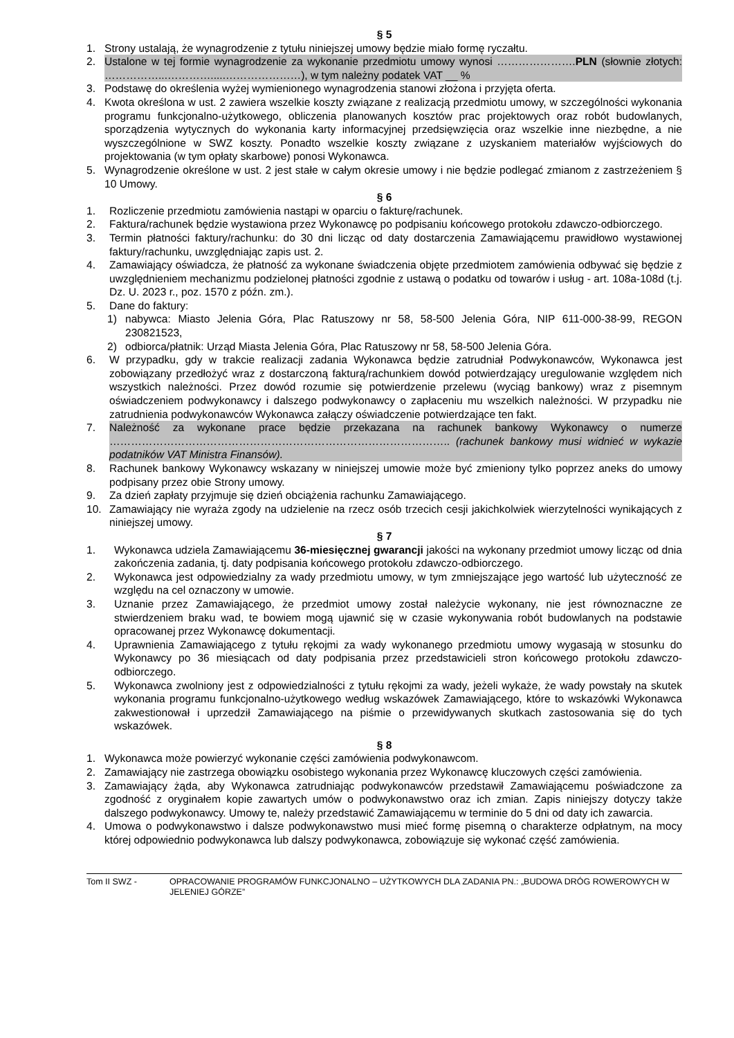§ 5
1. Strony ustalają, że wynagrodzenie z tytułu niniejszej umowy będzie miało formę ryczałtu.
2. Ustalone w tej formie wynagrodzenie za wykonanie przedmiotu umowy wynosi ………………….PLN (słownie złotych: ……………...………….....…………………), w tym należny podatek VAT __ %
3. Podstawę do określenia wyżej wymienionego wynagrodzenia stanowi złożona i przyjęta oferta.
4. Kwota określona w ust. 2 zawiera wszelkie koszty związane z realizacją przedmiotu umowy, w szczególności wykonania programu funkcjonalno-użytkowego, obliczenia planowanych kosztów prac projektowych oraz robót budowlanych, sporządzenia wytycznych do wykonania karty informacyjnej przedsięwzięcia oraz wszelkie inne niezbędne, a nie wyszczególnione w SWZ koszty. Ponadto wszelkie koszty związane z uzyskaniem materiałów wyjściowych do projektowania (w tym opłaty skarbowe) ponosi Wykonawca.
5. Wynagrodzenie określone w ust. 2 jest stałe w całym okresie umowy i nie będzie podlegać zmianom z zastrzeżeniem § 10 Umowy.
§ 6
1. Rozliczenie przedmiotu zamówienia nastąpi w oparciu o fakturę/rachunek.
2. Faktura/rachunek będzie wystawiona przez Wykonawcę po podpisaniu końcowego protokołu zdawczo-odbiorczego.
3. Termin płatności faktury/rachunku: do 30 dni licząc od daty dostarczenia Zamawiającemu prawidłowo wystawionej faktury/rachunku, uwzględniając zapis ust. 2.
4. Zamawiający oświadcza, że płatność za wykonane świadczenia objęte przedmiotem zamówienia odbywać się będzie z uwzględnieniem mechanizmu podzielonej płatności zgodnie z ustawą o podatku od towarów i usług - art. 108a-108d (t.j. Dz. U. 2023 r., poz. 1570 z późn. zm.).
5. Dane do faktury:
1) nabywca: Miasto Jelenia Góra, Plac Ratuszowy nr 58, 58-500 Jelenia Góra, NIP 611-000-38-99, REGON 230821523,
2) odbiorca/płatnik: Urząd Miasta Jelenia Góra, Plac Ratuszowy nr 58, 58-500 Jelenia Góra.
6. W przypadku, gdy w trakcie realizacji zadania Wykonawca będzie zatrudniał Podwykonawców, Wykonawca jest zobowiązany przedłożyć wraz z dostarczoną fakturą/rachunkiem dowód potwierdzający uregulowanie względem nich wszystkich należności. Przez dowód rozumie się potwierdzenie przelewu (wyciąg bankowy) wraz z pisemnym oświadczeniem podwykonawcy i dalszego podwykonawcy o zapłaceniu mu wszelkich należności. W przypadku nie zatrudnienia podwykonawców Wykonawca załączy oświadczenie potwierdzające ten fakt.
7. Należność za wykonane prace będzie przekazana na rachunek bankowy Wykonawcy o numerze ………………………………………………………………………………….. (rachunek bankowy musi widnieć w wykazie podatników VAT Ministra Finansów).
8. Rachunek bankowy Wykonawcy wskazany w niniejszej umowie może być zmieniony tylko poprzez aneks do umowy podpisany przez obie Strony umowy.
9. Za dzień zapłaty przyjmuje się dzień obciążenia rachunku Zamawiającego.
10. Zamawiający nie wyraża zgody na udzielenie na rzecz osób trzecich cesji jakichkolwiek wierzytelności wynikających z niniejszej umowy.
§ 7
1. Wykonawca udziela Zamawiającemu 36-miesięcznej gwarancji jakości na wykonany przedmiot umowy licząc od dnia zakończenia zadania, tj. daty podpisania końcowego protokołu zdawczo-odbiorczego.
2. Wykonawca jest odpowiedzialny za wady przedmiotu umowy, w tym zmniejszające jego wartość lub użyteczność ze względu na cel oznaczony w umowie.
3. Uznanie przez Zamawiającego, że przedmiot umowy został należycie wykonany, nie jest równoznaczne ze stwierdzeniem braku wad, te bowiem mogą ujawnić się w czasie wykonywania robót budowlanych na podstawie opracowanej przez Wykonawcę dokumentacji.
4. Uprawnienia Zamawiającego z tytułu rękojmi za wady wykonanego przedmiotu umowy wygasają w stosunku do Wykonawcy po 36 miesiącach od daty podpisania przez przedstawicieli stron końcowego protokołu zdawczo-odbiorczego.
5. Wykonawca zwolniony jest z odpowiedzialności z tytułu rękojmi za wady, jeżeli wykaże, że wady powstały na skutek wykonania programu funkcjonalno-użytkowego według wskazówek Zamawiającego, które to wskazówki Wykonawca zakwestionował i uprzedził Zamawiającego na piśmie o przewidywanych skutkach zastosowania się do tych wskazówek.
§ 8
1. Wykonawca może powierzyć wykonanie części zamówienia podwykonawcom.
2. Zamawiający nie zastrzega obowiązku osobistego wykonania przez Wykonawcę kluczowych części zamówienia.
3. Zamawiający żąda, aby Wykonawca zatrudniając podwykonawców przedstawił Zamawiającemu poświadczone za zgodność z oryginałem kopie zawartych umów o podwykonawstwo oraz ich zmian. Zapis niniejszy dotyczy także dalszego podwykonawcy. Umowy te, należy przedstawić Zamawiającemu w terminie do 5 dni od daty ich zawarcia.
4. Umowa o podwykonawstwo i dalsze podwykonawstwo musi mieć formę pisemną o charakterze odpłatnym, na mocy której odpowiednio podwykonawca lub dalszy podwykonawca, zobowiązuje się wykonać część zamówienia.
Tom II SWZ - OPRACOWANIE PROGRAMÓW FUNKCJONALNO – UŻYTKOWYCH DLA ZADANIA PN.: „BUDOWA DRÓG ROWEROWYCH W JELENIEJ GÓRZE”